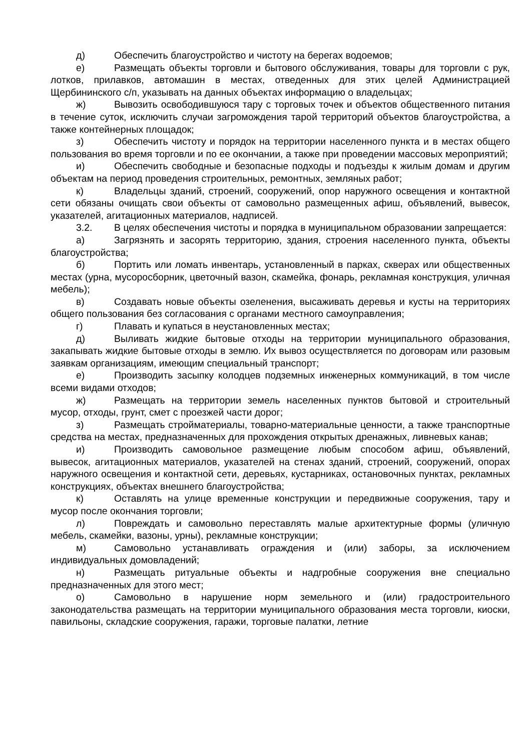д) Обеспечить благоустройство и чистоту на берегах водоемов;
е) Размещать объекты торговли и бытового обслуживания, товары для торговли с рук, лотков, прилавков, автомашин в местах, отведенных для этих целей Администрацией Щербининского с/п, указывать на данных объектах информацию о владельцах;
ж) Вывозить освободившуюся тару с торговых точек и объектов общественного питания в течение суток, исключить случаи загромождения тарой территорий объектов благоустройства, а также контейнерных площадок;
з) Обеспечить чистоту и порядок на территории населенного пункта и в местах общего пользования во время торговли и по ее окончании, а также при проведении массовых мероприятий;
и) Обеспечить свободные и безопасные подходы и подъезды к жилым домам и другим объектам на период проведения строительных, ремонтных, земляных работ;
к) Владельцы зданий, строений, сооружений, опор наружного освещения и контактной сети обязаны очищать свои объекты от самовольно размещенных афиш, объявлений, вывесок, указателей, агитационных материалов, надписей.
3.2. В целях обеспечения чистоты и порядка в муниципальном образовании запрещается:
а) Загрязнять и засорять территорию, здания, строения населенного пункта, объекты благоустройства;
б) Портить или ломать инвентарь, установленный в парках, скверах или общественных местах (урна, мусоросборник, цветочный вазон, скамейка, фонарь, рекламная конструкция, уличная мебель);
в) Создавать новые объекты озеленения, высаживать деревья и кусты на территориях общего пользования без согласования с органами местного самоуправления;
г) Плавать и купаться в неустановленных местах;
д) Выливать жидкие бытовые отходы на территории муниципального образования, закапывать жидкие бытовые отходы в землю. Их вывоз осуществляется по договорам или разовым заявкам организациям, имеющим специальный транспорт;
е) Производить засыпку колодцев подземных инженерных коммуникаций, в том числе всеми видами отходов;
ж) Размещать на территории земель населенных пунктов бытовой и строительный мусор, отходы, грунт, смет с проезжей части дорог;
з) Размещать стройматериалы, товарно-материальные ценности, а также транспортные средства на местах, предназначенных для прохождения открытых дренажных, ливневых канав;
и) Производить самовольное размещение любым способом афиш, объявлений, вывесок, агитационных материалов, указателей на стенах зданий, строений, сооружений, опорах наружного освещения и контактной сети, деревьях, кустарниках, остановочных пунктах, рекламных конструкциях, объектах внешнего благоустройства;
к) Оставлять на улице временные конструкции и передвижные сооружения, тару и мусор после окончания торговли;
л) Повреждать и самовольно переставлять малые архитектурные формы (уличную мебель, скамейки, вазоны, урны), рекламные конструкции;
м) Самовольно устанавливать ограждения и (или) заборы, за исключением индивидуальных домовладений;
н) Размещать ритуальные объекты и надгробные сооружения вне специально предназначенных для этого мест;
о) Самовольно в нарушение норм земельного и (или) градостроительного законодательства размещать на территории муниципального образования места торговли, киоски, павильоны, складские сооружения, гаражи, торговые палатки, летние